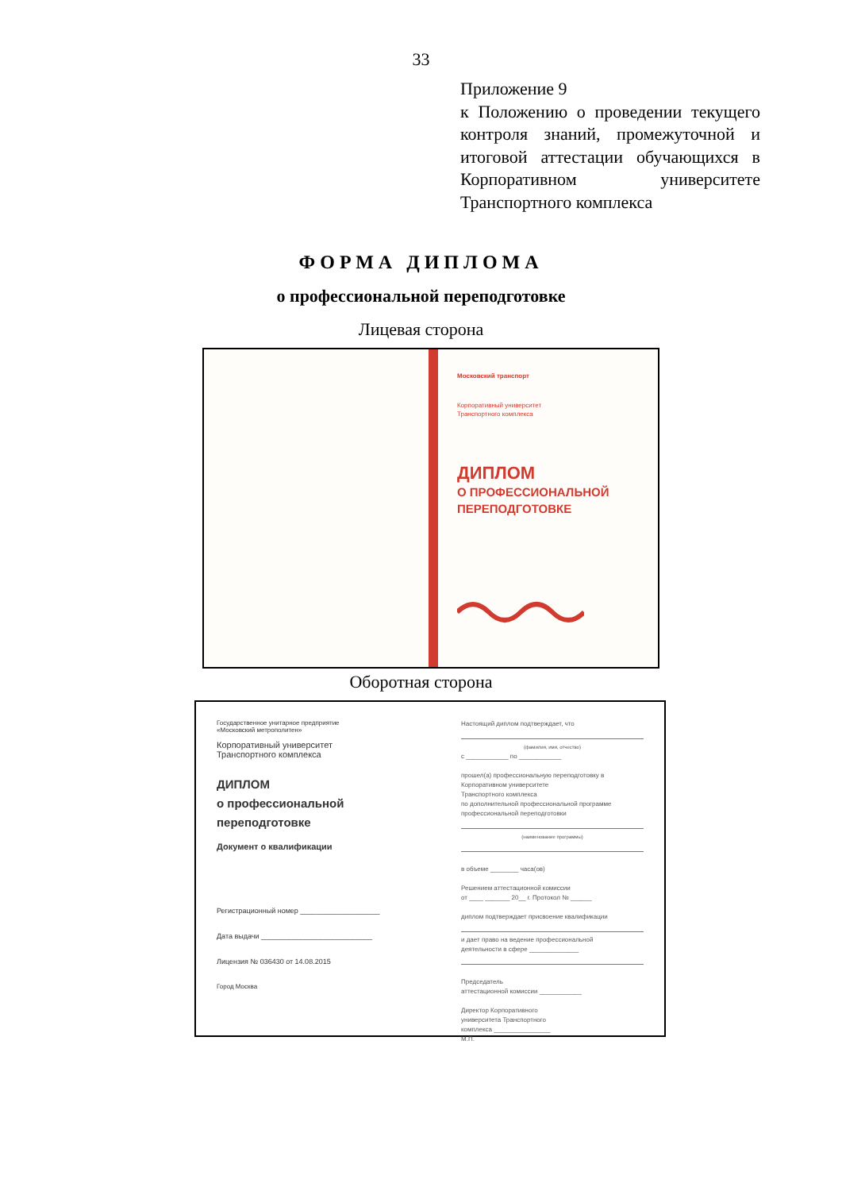33
Приложение 9
к Положению о проведении текущего контроля знаний, промежуточной и итоговой аттестации обучающихся в Корпоративном университете Транспортного комплекса
ФОРМА ДИПЛОМА
о профессиональной переподготовке
Лицевая сторона
Московский транспорт
Корпоративный университет
Транспортного комплекса
ДИПЛОМ
О ПРОФЕССИОНАЛЬНОЙ
ПЕРЕПОДГОТОВКЕ
Оборотная сторона
Государственное унитарное предприятие
«Московский метрополитен»
Корпоративный университет
Транспортного комплекса
ДИПЛОМ
о профессиональной
переподготовке
Документ о квалификации
Регистрационный номер ____________________
Дата выдачи ____________________________
Лицензия № 036430 от 14.08.2015
Город Москва
Настоящий диплом подтверждает, что
(фамилия, имя, отчество)
с ____________ по ____________
прошел(а) профессиональную переподготовку в
Корпоративном университете
Транспортного комплекса
по дополнительной профессиональной программе
профессиональной переподготовки
(наименование программы)
в объеме ________ часа(ов)
Решением аттестационной комиссии
от ____ _______ 20__ г. Протокол № ______
диплом подтверждает присвоение квалификации
и дает право на ведение профессиональной
деятельности в сфере ______________
Председатель
аттестационной комиссии ____________
Директор Корпоративного
университета Транспортного
комплекса ________________
М.П.